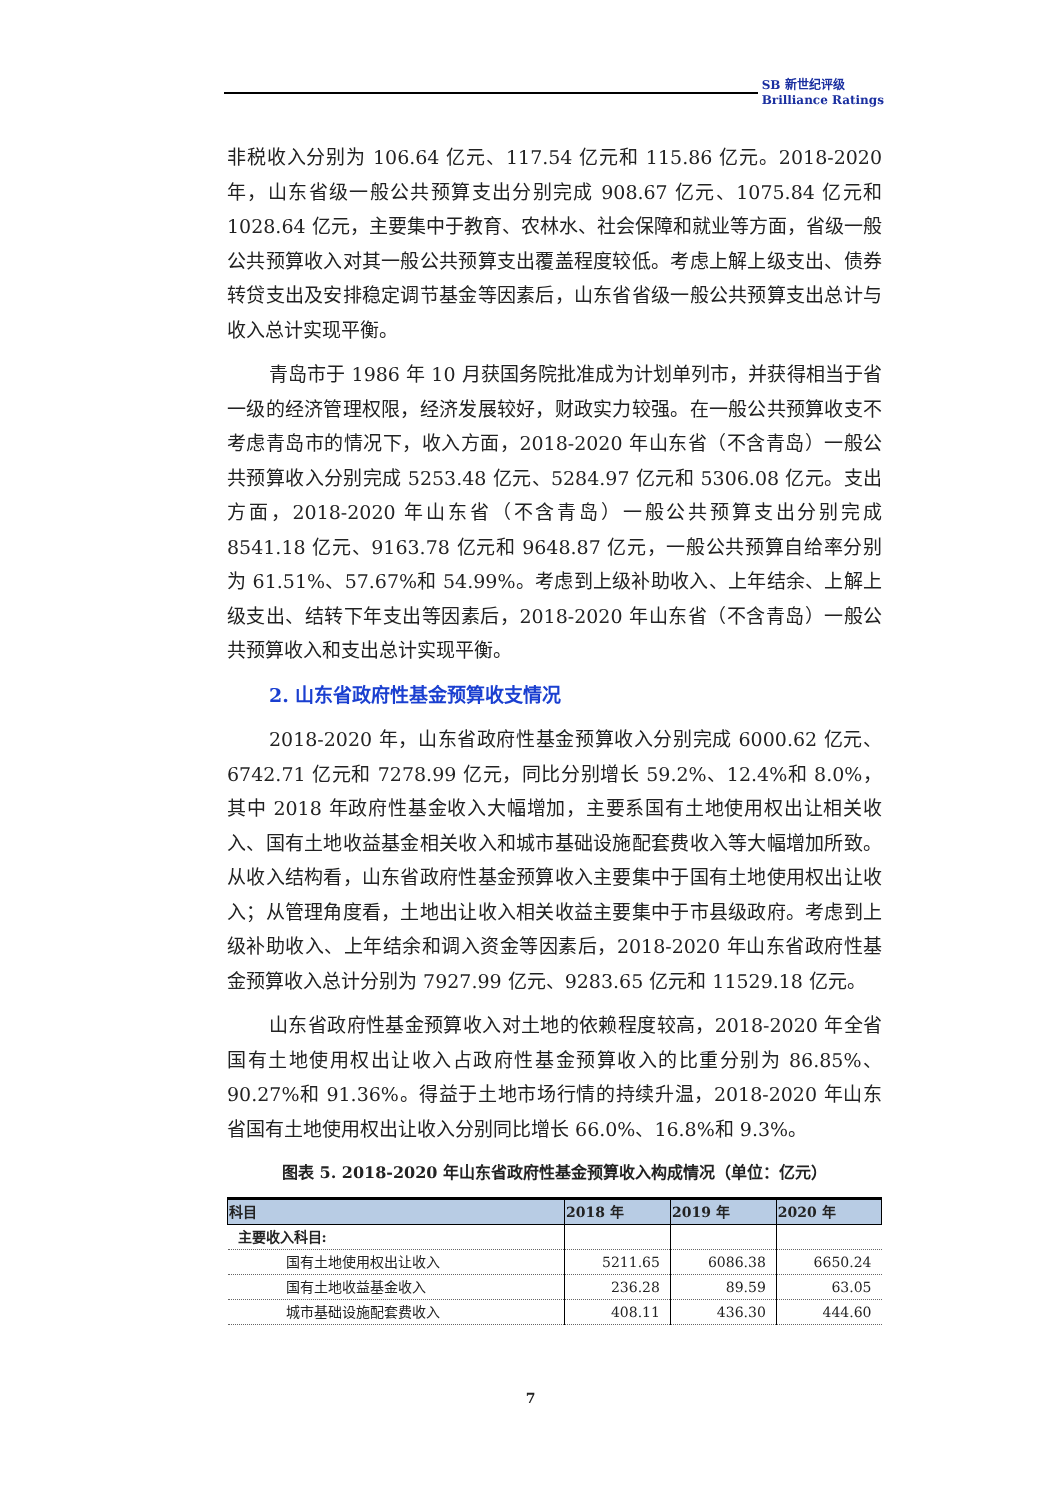SB 新世纪评级
Brilliance Ratings
非税收入分别为 106.64 亿元、117.54 亿元和 115.86 亿元。2018-2020 年，山东省级一般公共预算支出分别完成 908.67 亿元、1075.84 亿元和 1028.64 亿元，主要集中于教育、农林水、社会保障和就业等方面，省级一般公共预算收入对其一般公共预算支出覆盖程度较低。考虑上解上级支出、债券转贷支出及安排稳定调节基金等因素后，山东省省级一般公共预算支出总计与收入总计实现平衡。
青岛市于 1986 年 10 月获国务院批准成为计划单列市，并获得相当于省一级的经济管理权限，经济发展较好，财政实力较强。在一般公共预算收支不考虑青岛市的情况下，收入方面，2018-2020 年山东省（不含青岛）一般公共预算收入分别完成 5253.48 亿元、5284.97 亿元和 5306.08 亿元。支出方面，2018-2020 年山东省（不含青岛）一般公共预算支出分别完成 8541.18 亿元、9163.78 亿元和 9648.87 亿元，一般公共预算自给率分别为 61.51%、57.67%和 54.99%。考虑到上级补助收入、上年结余、上解上级支出、结转下年支出等因素后，2018-2020 年山东省（不含青岛）一般公共预算收入和支出总计实现平衡。
2. 山东省政府性基金预算收支情况
2018-2020 年，山东省政府性基金预算收入分别完成 6000.62 亿元、6742.71 亿元和 7278.99 亿元，同比分别增长 59.2%、12.4%和 8.0%，其中 2018 年政府性基金收入大幅增加，主要系国有土地使用权出让相关收入、国有土地收益基金相关收入和城市基础设施配套费收入等大幅增加所致。从收入结构看，山东省政府性基金预算收入主要集中于国有土地使用权出让收入；从管理角度看，土地出让收入相关收益主要集中于市县级政府。考虑到上级补助收入、上年结余和调入资金等因素后，2018-2020 年山东省政府性基金预算收入总计分别为 7927.99 亿元、9283.65 亿元和 11529.18 亿元。
山东省政府性基金预算收入对土地的依赖程度较高，2018-2020 年全省国有土地使用权出让收入占政府性基金预算收入的比重分别为 86.85%、90.27%和 91.36%。得益于土地市场行情的持续升温，2018-2020 年山东省国有土地使用权出让收入分别同比增长 66.0%、16.8%和 9.3%。
图表 5. 2018-2020 年山东省政府性基金预算收入构成情况（单位：亿元）
| 科目 | 2018 年 | 2019 年 | 2020 年 |
| --- | --- | --- | --- |
| 主要收入科目: | | | |
| 国有土地使用权出让收入 | 5211.65 | 6086.38 | 6650.24 |
| 国有土地收益基金收入 | 236.28 | 89.59 | 63.05 |
| 城市基础设施配套费收入 | 408.11 | 436.30 | 444.60 |
7